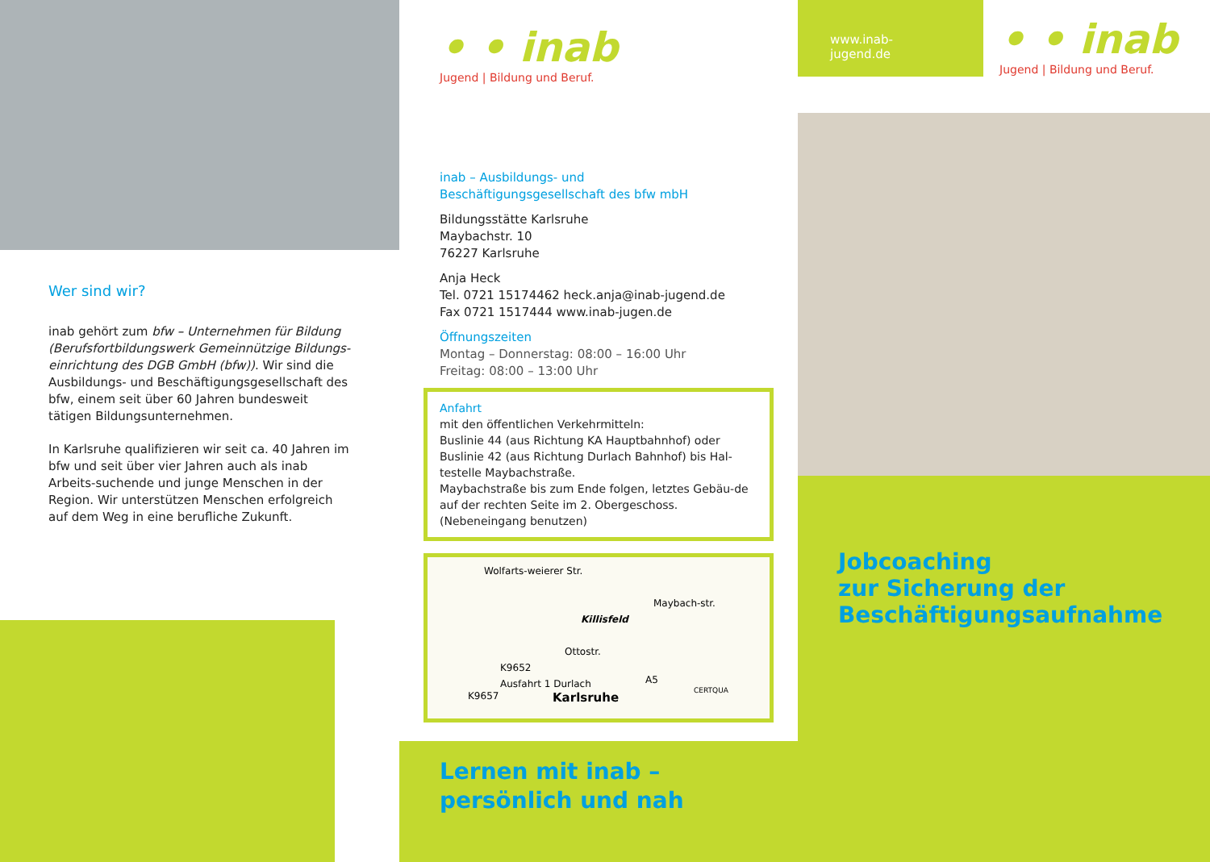Wer sind wir?
inab gehört zum bfw – Unternehmen für Bildung (Berufsfortbildungswerk Gemeinnützige Bildungs-einrichtung des DGB GmbH (bfw)). Wir sind die Ausbildungs- und Beschäftigungsgesellschaft des bfw, einem seit über 60 Jahren bundesweit tätigen Bildungsunternehmen.
In Karlsruhe qualifizieren wir seit ca. 40 Jahren im bfw und seit über vier Jahren auch als inab Arbeits-suchende und junge Menschen in der Region. Wir unterstützen Menschen erfolgreich auf dem Weg in eine berufliche Zukunft.
• • inab
Jugend | Bildung und Beruf.
inab – Ausbildungs- und
Beschäftigungsgesellschaft des bfw mbH
Bildungsstätte Karlsruhe
Maybachstr. 10
76227 Karlsruhe
Anja Heck
Tel. 0721 15174462 heck.anja@inab-jugend.de
Fax 0721 1517444 www.inab-jugen.de
Öffnungszeiten
Montag – Donnerstag: 08:00 – 16:00 Uhr
Freitag: 08:00 – 13:00 Uhr
Anfahrt
mit den öffentlichen Verkehrmitteln:
Buslinie 44 (aus Richtung KA Hauptbahnhof) oder Buslinie 42 (aus Richtung Durlach Bahnhof) bis Hal-testelle Maybachstraße.
Maybachstraße bis zum Ende folgen, letztes Gebäu-de auf der rechten Seite im 2. Obergeschoss. (Nebeneingang benutzen)
Wolfarts-weierer Str.
Killisfeld
Maybach-str.
Ottostr.
K9652
Ausfahrt 1 Durlach
K9657
A5
Karlsruhe CERTQUA
Lernen mit inab –
persönlich und nah
www.inab-jugend.de
• • inab
Jugend | Bildung und Beruf.
Jobcoaching
zur Sicherung der
Beschäftigungsaufnahme